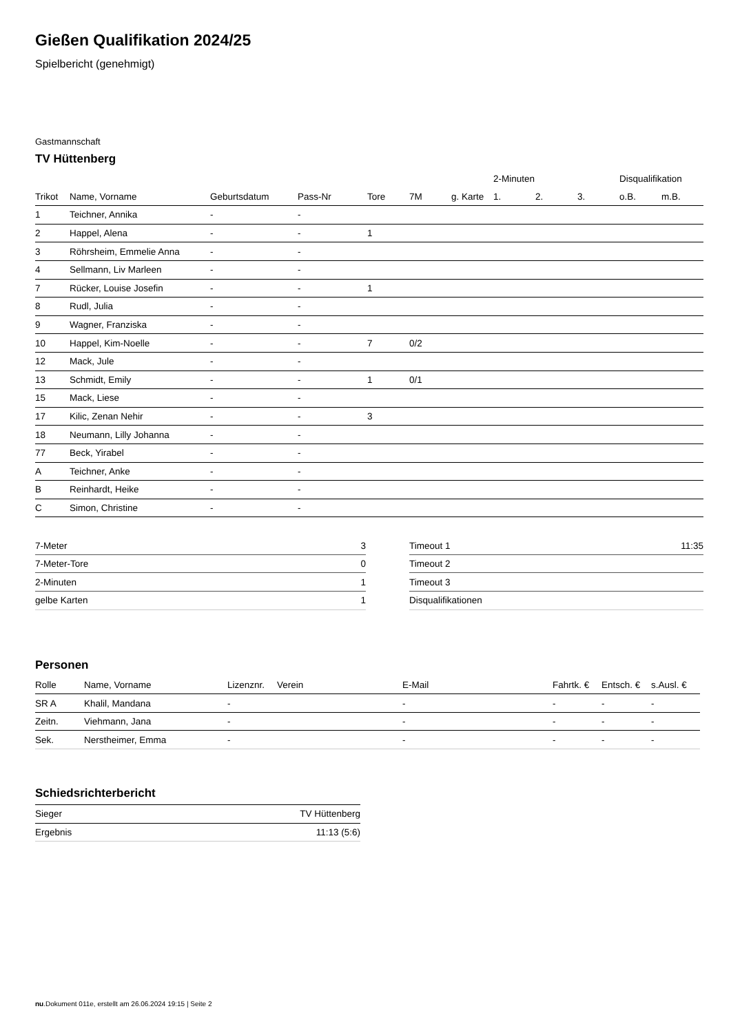Gießen Qualifikation 2024/25
Spielbericht (genehmigt)
Gastmannschaft
TV Hüttenberg
| | | | | | | | 2-Minuten | | | Disqualifikation | |
| --- | --- | --- | --- | --- | --- | --- | --- | --- | --- | --- | --- |
| Trikot | Name, Vorname | Geburtsdatum | Pass-Nr | Tore | 7M | g. Karte | 1. | 2. | 3. | o.B. | m.B. |
| 1 | Teichner, Annika | - | - | | | | | | | | |
| 2 | Happel, Alena | - | - | 1 | | | | | | | |
| 3 | Röhrsheim, Emmelie Anna | - | - | | | | | | | | |
| 4 | Sellmann, Liv Marleen | - | - | | | | | | | | |
| 7 | Rücker, Louise Josefin | - | - | 1 | | | | | | | |
| 8 | Rudl, Julia | - | - | | | | | | | | |
| 9 | Wagner, Franziska | - | - | | | | | | | | |
| 10 | Happel, Kim-Noelle | - | - | 7 | 0/2 | | | | | | |
| 12 | Mack, Jule | - | - | | | | | | | | |
| 13 | Schmidt, Emily | - | - | 1 | 0/1 | | | | | | |
| 15 | Mack, Liese | - | - | | | | | | | | |
| 17 | Kilic, Zenan Nehir | - | - | 3 | | | | | | | |
| 18 | Neumann, Lilly Johanna | - | - | | | | | | | | |
| 77 | Beck, Yirabel | - | - | | | | | | | | |
| A | Teichner, Anke | - | - | | | | | | | | |
| B | Reinhardt, Heike | - | - | | | | | | | | |
| C | Simon, Christine | - | - | | | | | | | | |
| 7-Meter | 3 |
| 7-Meter-Tore | 0 |
| 2-Minuten | 1 |
| gelbe Karten | 1 |
| Timeout 1 | 11:35 |
| Timeout 2 | |
| Timeout 3 | |
| Disqualifikationen | |
Personen
| Rolle | Name, Vorname | Lizenznr. | Verein | E-Mail | Fahrtk. € | Entsch. € | s.Ausl. € |
| --- | --- | --- | --- | --- | --- | --- | --- |
| SR A | Khalil, Mandana | - | | - | - | - | - |
| Zeitn. | Viehmann, Jana | - | | - | - | - | - |
| Sek. | Nerstheimer, Emma | - | | - | - | - | - |
Schiedsrichterbericht
| Sieger | TV Hüttenberg |
| Ergebnis | 11:13 (5:6) |
nu.Dokument 011e, erstellt am 26.06.2024 19:15 | Seite 2